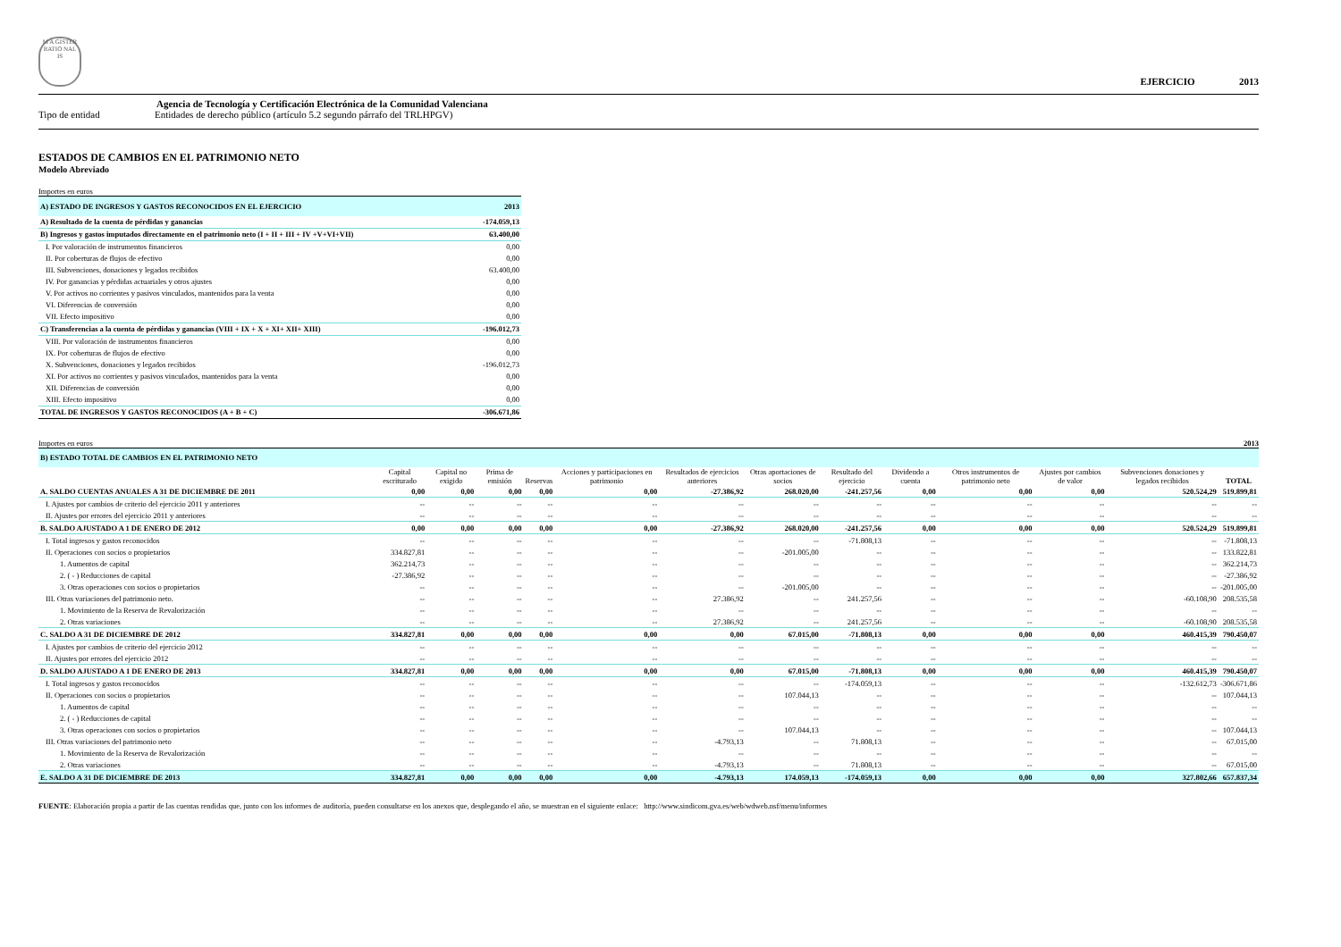M A GISTER RATIO NAL IS
EJERCICIO 2013
Agencia de Tecnología y Certificación Electrónica de la Comunidad Valenciana
Tipo de entidad Entidades de derecho público (artículo 5.2 segundo párrafo del TRLHPGV)
ESTADOS DE CAMBIOS EN EL PATRIMONIO NETO
Modelo Abreviado
Importes en euros
| A) ESTADO DE INGRESOS Y GASTOS RECONOCIDOS EN EL EJERCICIO | 2013 |
| A) Resultado de la cuenta de pérdidas y ganancias | -174.059,13 |
| B) Ingresos y gastos imputados directamente en el patrimonio neto (I + II + III + IV +V+VI+VII) | 63.400,00 |
| I. Por valoración de instrumentos financieros | 0,00 |
| II. Por coberturas de flujos de efectivo | 0,00 |
| III. Subvenciones, donaciones y legados recibidos | 63.400,00 |
| IV. Por ganancias y pérdidas actuariales y otros ajustes | 0,00 |
| V. Por activos no corrientes y pasivos vinculados, mantenidos para la venta | 0,00 |
| VI. Diferencias de conversión | 0,00 |
| VII. Efecto impositivo | 0,00 |
| C) Transferencias a la cuenta de pérdidas y ganancias (VIII + IX + X + XI+ XII+ XIII) | -196.012,73 |
| VIII. Por valoración de instrumentos financieros | 0,00 |
| IX. Por coberturas de flujos de efectivo | 0,00 |
| X. Subvenciones, donaciones y legados recibidos | -196.012,73 |
| XI. Por activos no corrientes y pasivos vinculados, mantenidos para la venta | 0,00 |
| XII. Diferencias de conversión | 0,00 |
| XIII. Efecto impositivo | 0,00 |
| TOTAL DE INGRESOS Y GASTOS RECONOCIDOS (A + B + C) | -306.671,86 |
Importes en euros 2013
| B) ESTADO TOTAL DE CAMBIOS EN EL PATRIMONIO NETO | | | | | | | | | | | | | |
| | Capital escriturado | Capital no exigido | Prima de emisión | Reservas | Acciones y participaciones en patrimonio | Resultados de ejercicios anteriores | Otras aportaciones de socios | Resultado del ejercicio | Dividendo a cuenta | Otros instrumentos de patrimonio neto | Ajustes por cambios de valor | Subvenciones donaciones y legados recibidos | TOTAL |
| A. SALDO CUENTAS ANUALES A 31 DE DICIEMBRE DE 2011 | 0,00 | 0,00 | 0,00 | 0,00 | 0,00 | -27.386,92 | 268.020,00 | -241.257,56 | 0,00 | 0,00 | 0,00 | 520.524,29 | 519.899,81 |
| I. Ajustes por cambios de criterio del ejercicio 2011 y anteriores | -- | -- | -- | -- | -- | -- | -- | -- | -- | -- | -- | -- | -- |
| II. Ajustes por errores del ejercicio 2011 y anteriores | -- | -- | -- | -- | -- | -- | -- | -- | -- | -- | -- | -- | -- |
| B. SALDO AJUSTADO A 1 DE ENERO DE 2012 | 0,00 | 0,00 | 0,00 | 0,00 | 0,00 | -27.386,92 | 268.020,00 | -241.257,56 | 0,00 | 0,00 | 0,00 | 520.524,29 | 519.899,81 |
| I. Total ingresos y gastos reconocidos | -- | -- | -- | -- | -- | -- | -- | -71.808,13 | -- | -- | -- | -- | -71.808,13 |
| II. Operaciones con socios o propietarios | 334.827,81 | -- | -- | -- | -- | -- | -201.005,00 | -- | -- | -- | -- | -- | 133.822,81 |
| 1. Aumentos de capital | 362.214,73 | -- | -- | -- | -- | -- | -- | -- | -- | -- | -- | -- | 362.214,73 |
| 2. ( - ) Reducciones de capital | -27.386,92 | -- | -- | -- | -- | -- | -- | -- | -- | -- | -- | -- | -27.386,92 |
| 3. Otras operaciones con socios o propietarios | -- | -- | -- | -- | -- | -- | -201.005,00 | -- | -- | -- | -- | -- | -201.005,00 |
| III. Otras variaciones del patrimonio neto. | -- | -- | -- | -- | -- | 27.386,92 | -- | 241.257,56 | -- | -- | -- | -60.108,90 | 208.535,58 |
| 1. Movimiento de la Reserva de Revalorización | -- | -- | -- | -- | -- | -- | -- | -- | -- | -- | -- | -- | -- |
| 2. Otras variaciones | -- | -- | -- | -- | -- | 27.386,92 | -- | 241.257,56 | -- | -- | -- | -60.108,90 | 208.535,58 |
| C. SALDO A 31 DE DICIEMBRE DE 2012 | 334.827,81 | 0,00 | 0,00 | 0,00 | 0,00 | 0,00 | 67.015,00 | -71.808,13 | 0,00 | 0,00 | 0,00 | 460.415,39 | 790.450,07 |
| I. Ajustes por cambios de criterio del ejercicio 2012 | -- | -- | -- | -- | -- | -- | -- | -- | -- | -- | -- | -- | -- |
| II. Ajustes por errores del ejercicio 2012 | -- | -- | -- | -- | -- | -- | -- | -- | -- | -- | -- | -- | -- |
| D. SALDO AJUSTADO A 1 DE ENERO DE 2013 | 334.827,81 | 0,00 | 0,00 | 0,00 | 0,00 | 0,00 | 67.015,00 | -71.808,13 | 0,00 | 0,00 | 0,00 | 460.415,39 | 790.450,07 |
| I. Total ingresos y gastos reconocidos | -- | -- | -- | -- | -- | -- | -- | -174.059,13 | -- | -- | -- | -132.612,73 | -306.671,86 |
| II. Operaciones con socios o propietarios | -- | -- | -- | -- | -- | -- | 107.044,13 | -- | -- | -- | -- | -- | 107.044,13 |
| 1. Aumentos de capital | -- | -- | -- | -- | -- | -- | -- | -- | -- | -- | -- | -- | -- |
| 2. ( - ) Reducciones de capital | -- | -- | -- | -- | -- | -- | -- | -- | -- | -- | -- | -- | -- |
| 3. Otras operaciones con socios o propietarios | -- | -- | -- | -- | -- | -- | 107.044,13 | -- | -- | -- | -- | -- | 107.044,13 |
| III. Otras variaciones del patrimonio neto | -- | -- | -- | -- | -- | -4.793,13 | -- | 71.808,13 | -- | -- | -- | -- | 67.015,00 |
| 1. Movimiento de la Reserva de Revalorización | -- | -- | -- | -- | -- | -- | -- | -- | -- | -- | -- | -- | -- |
| 2. Otras variaciones | -- | -- | -- | -- | -- | -4.793,13 | -- | 71.808,13 | -- | -- | -- | -- | 67.015,00 |
| E. SALDO A 31 DE DICIEMBRE DE 2013 | 334.827,81 | 0,00 | 0,00 | 0,00 | 0,00 | -4.793,13 | 174.059,13 | -174.059,13 | 0,00 | 0,00 | 0,00 | 327.802,66 | 657.837,34 |
FUENTE: Elaboración propia a partir de las cuentas rendidas que, junto con los informes de auditoría, pueden consultarse en los anexos que, desplegando el año, se muestran en el siguiente enlace: http://www.sindicom.gva.es/web/wdweb.nsf/menu/informes